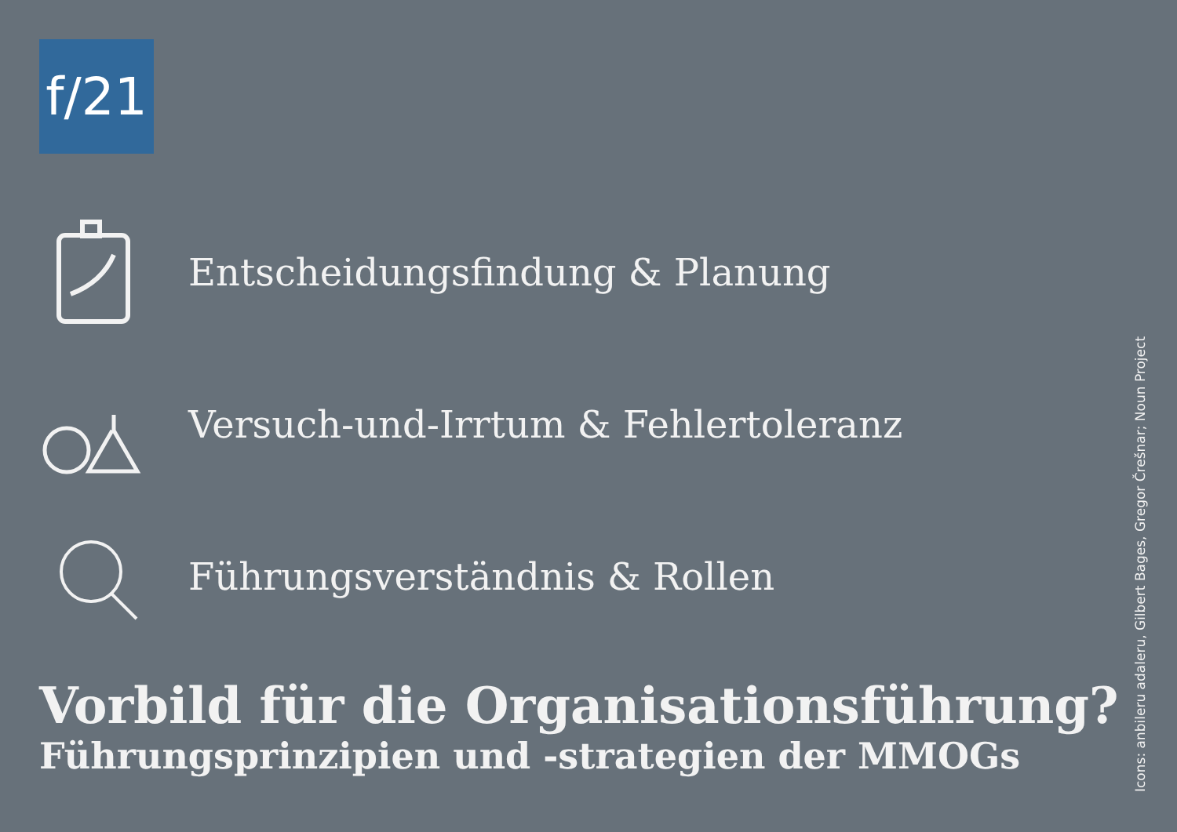f/21
Entscheidungsfindung & Planung
Versuch-und-Irrtum & Fehlertoleranz
Führungsverständnis & Rollen
Vorbild für die Organisationsführung?
Führungsprinzipien und -strategien der MMOGs
Icons: anbileru adaleru, Gilbert Bages, Gregor Črešnar; Noun Project